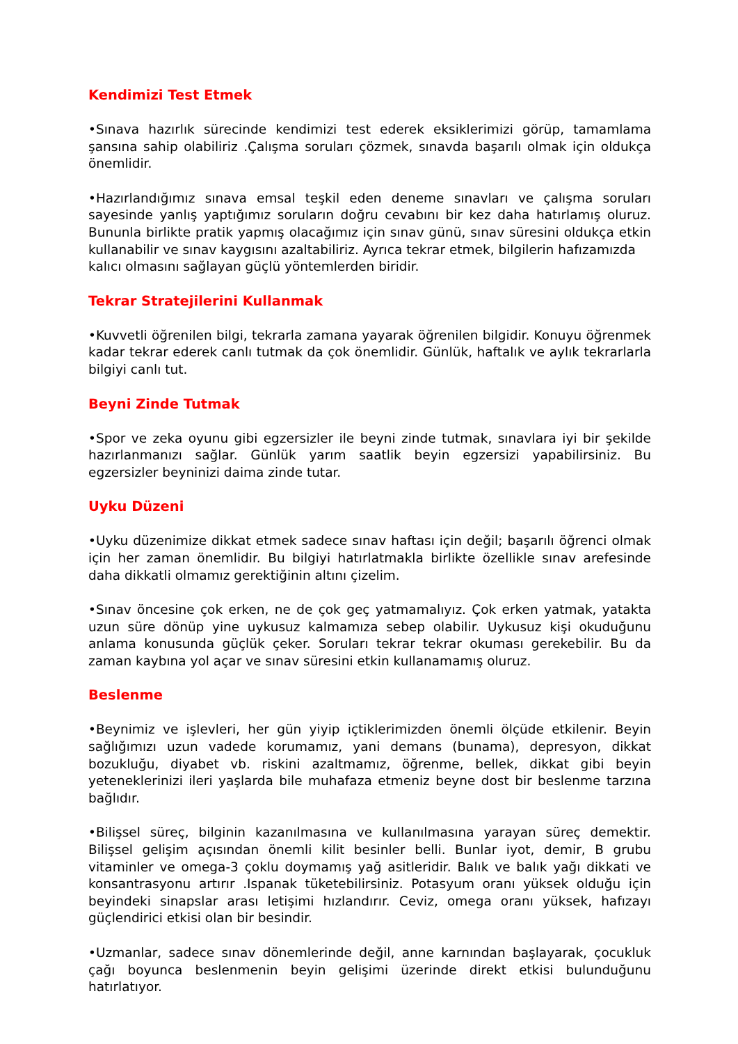Kendimizi Test Etmek
•Sınava hazırlık sürecinde kendimizi test ederek eksiklerimizi görüp, tamamlama şansına sahip olabiliriz .Çalışma soruları çözmek, sınavda başarılı olmak için oldukça önemlidir.
•Hazırlandığımız sınava emsal teşkil eden deneme sınavları ve çalışma soruları sayesinde yanlış yaptığımız soruların doğru cevabını bir kez daha hatırlamış oluruz. Bununla birlikte pratik yapmış olacağımız için sınav günü, sınav süresini oldukça etkin kullanabilir ve sınav kaygısını azaltabiliriz. Ayrıca tekrar etmek, bilgilerin hafızamızda
kalıcı olmasını sağlayan güçlü yöntemlerden biridir.
Tekrar Stratejilerini Kullanmak
•Kuvvetli öğrenilen bilgi, tekrarla zamana yayarak öğrenilen bilgidir. Konuyu öğrenmek kadar tekrar ederek canlı tutmak da çok önemlidir. Günlük, haftalık ve aylık tekrarlarla bilgiyi canlı tut.
Beyni Zinde Tutmak
•Spor ve zeka oyunu gibi egzersizler ile beyni zinde tutmak, sınavlara iyi bir şekilde hazırlanmanızı sağlar. Günlük yarım saatlik beyin egzersizi yapabilirsiniz. Bu egzersizler beyninizi daima zinde tutar.
Uyku Düzeni
•Uyku düzenimize dikkat etmek sadece sınav haftası için değil; başarılı öğrenci olmak için her zaman önemlidir. Bu bilgiyi hatırlatmakla birlikte özellikle sınav arefesinde daha dikkatli olmamız gerektiğinin altını çizelim.
•Sınav öncesine çok erken, ne de çok geç yatmamalıyız. Çok erken yatmak, yatakta uzun süre dönüp yine uykusuz kalmamıza sebep olabilir. Uykusuz kişi okuduğunu anlama konusunda güçlük çeker. Soruları tekrar tekrar okuması gerekebilir. Bu da zaman kaybına yol açar ve sınav süresini etkin kullanamamış oluruz.
Beslenme
•Beynimiz ve işlevleri, her gün yiyip içtiklerimizden önemli ölçüde etkilenir. Beyin sağlığımızı uzun vadede korumamız, yani demans (bunama), depresyon, dikkat bozukluğu, diyabet vb. riskini azaltmamız, öğrenme, bellek, dikkat gibi beyin yeteneklerinizi ileri yaşlarda bile muhafaza etmeniz beyne dost bir beslenme tarzına bağlıdır.
•Bilişsel süreç, bilginin kazanılmasına ve kullanılmasına yarayan süreç demektir. Bilişsel gelişim açısından önemli kilit besinler belli. Bunlar iyot, demir, B grubu vitaminler ve omega-3 çoklu doymamış yağ asitleridir. Balık ve balık yağı dikkati ve konsantrasyonu artırır .Ispanak tüketebilirsiniz. Potasyum oranı yüksek olduğu için beyindeki sinapslar arası letişimi hızlandırır. Ceviz, omega oranı yüksek, hafızayı güçlendirici etkisi olan bir besindir.
•Uzmanlar, sadece sınav dönemlerinde değil, anne karnından başlayarak, çocukluk çağı boyunca beslenmenin beyin gelişimi üzerinde direkt etkisi bulunduğunu hatırlatıyor.